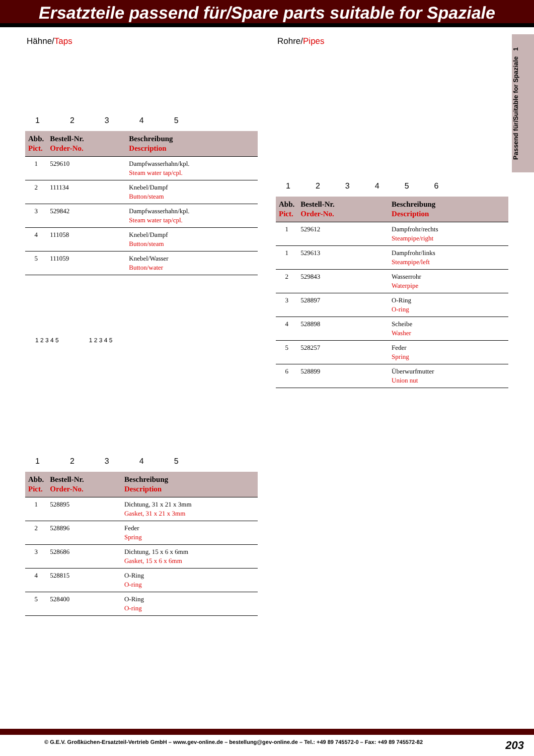Ersatzteile passend für/Spare parts suitable for Spaziale
Passend für/Suitable for Spaziale 1
Hähne/Taps
12345
| Abb. Pict. | Bestell-Nr. Order-No. | Beschreibung Description |
| --- | --- | --- |
| 1 | 529610 | Dampfwasserhahn/kpl. Steam water tap/cpl. |
| 2 | 111134 | Knebel/Dampf Button/steam |
| 3 | 529842 | Dampfwasserhahn/kpl. Steam water tap/cpl. |
| 4 | 111058 | Knebel/Dampf Button/steam |
| 5 | 111059 | Knebel/Wasser Button/water |
1 2 3 4 5 1 2 3 4 5
12345
| Abb. Pict. | Bestell-Nr. Order-No. | Beschreibung Description |
| --- | --- | --- |
| 1 | 528895 | Dichtung, 31 x 21 x 3mm Gasket, 31 x 21 x 3mm |
| 2 | 528896 | Feder Spring |
| 3 | 528686 | Dichtung, 15 x 6 x 6mm Gasket, 15 x 6 x 6mm |
| 4 | 528815 | O-Ring O-ring |
| 5 | 528400 | O-Ring O-ring |
Rohre/Pipes
123456
| Abb. Pict. | Bestell-Nr. Order-No. | Beschreibung Description |
| --- | --- | --- |
| 1 | 529612 | Dampfrohr/rechts Steampipe/right |
| 1 | 529613 | Dampfrohr/links Steampipe/left |
| 2 | 529843 | Wasserrohr Waterpipe |
| 3 | 528897 | O-Ring O-ring |
| 4 | 528898 | Scheibe Washer |
| 5 | 528257 | Feder Spring |
| 6 | 528899 | Überwurfmutter Union nut |
© G.E.V. Großküchen-Ersatzteil-Vertrieb GmbH – www.gev-online.de – bestellung@gev-online.de – Tel.: +49 89 745572-0 – Fax: +49 89 745572-82
203